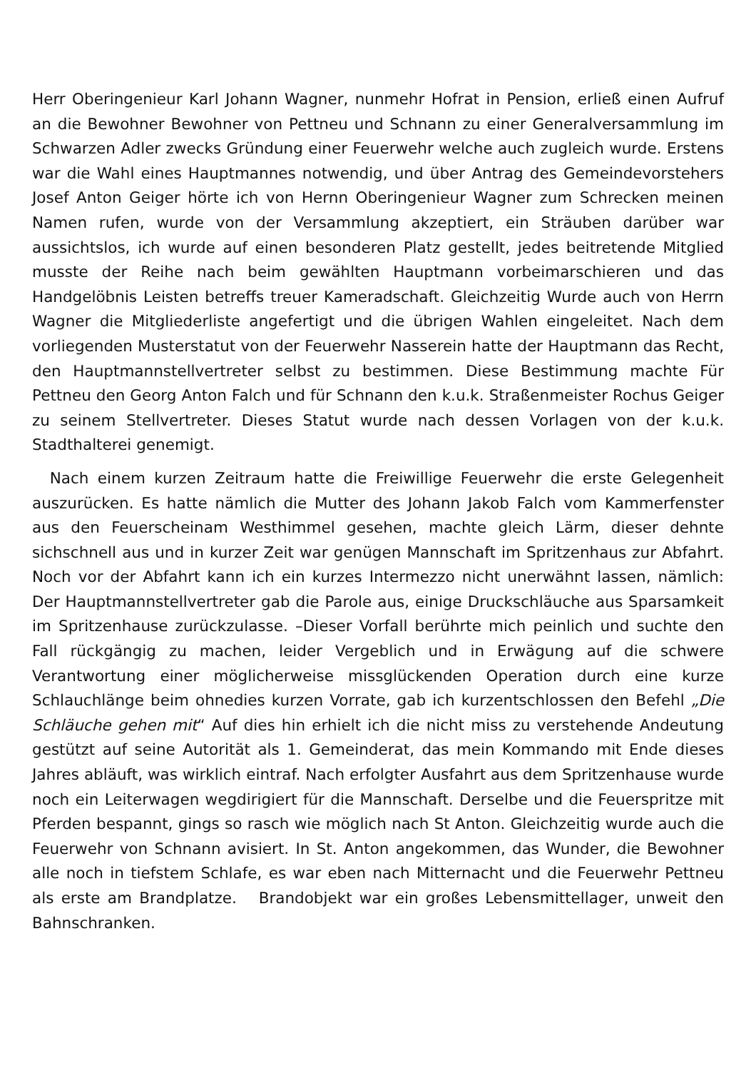Herr Oberingenieur Karl Johann Wagner, nunmehr Hofrat in Pension, erließ einen Aufruf an die Bewohner Bewohner von Pettneu und Schnann zu einer Generalversammlung im Schwarzen Adler zwecks Gründung einer Feuerwehr welche auch zugleich wurde. Erstens war die Wahl eines Hauptmannes notwendig, und über Antrag des Gemeindevorstehers Josef Anton Geiger hörte ich von Hernn Oberingenieur Wagner zum Schrecken meinen Namen rufen, wurde von der Versammlung akzeptiert, ein Sträuben darüber war aussichtslos, ich wurde auf einen besonderen Platz gestellt, jedes beitretende Mitglied musste der Reihe nach beim gewählten Hauptmann vorbeimarschieren und das Handgelöbnis Leisten betreffs treuer Kameradschaft. Gleichzeitig Wurde auch von Herrn Wagner die Mitgliederliste angefertigt und die übrigen Wahlen eingeleitet. Nach dem vorliegenden Musterstatut von der Feuerwehr Nasserein hatte der Hauptmann das Recht, den Hauptmannstellvertreter selbst zu bestimmen. Diese Bestimmung machte Für Pettneu den Georg Anton Falch und für Schnann den k.u.k. Straßenmeister Rochus Geiger zu seinem Stellvertreter. Dieses Statut wurde nach dessen Vorlagen von der k.u.k. Stadthalterei genemigt.
Nach einem kurzen Zeitraum hatte die Freiwillige Feuerwehr die erste Gelegenheit auszurücken. Es hatte nämlich die Mutter des Johann Jakob Falch vom Kammerfenster aus den Feuerscheinam Westhimmel gesehen, machte gleich Lärm, dieser dehnte sichschnell aus und in kurzer Zeit war genügen Mannschaft im Spritzenhaus zur Abfahrt. Noch vor der Abfahrt kann ich ein kurzes Intermezzo nicht unerwähnt lassen, nämlich: Der Hauptmannstellvertreter gab die Parole aus, einige Druckschläuche aus Sparsamkeit im Spritzenhause zurückzulasse. –Dieser Vorfall berührte mich peinlich und suchte den Fall rückgängig zu machen, leider Vergeblich und in Erwägung auf die schwere Verantwortung einer möglicherweise missglückenden Operation durch eine kurze Schlauchlänge beim ohnedies kurzen Vorrate, gab ich kurzentschlossen den Befehl „Die Schläuche gehen mit“ Auf dies hin erhielt ich die nicht miss zu verstehende Andeutung gestützt auf seine Autorität als 1. Gemeinderat, das mein Kommando mit Ende dieses Jahres abläuft, was wirklich eintraf. Nach erfolgter Ausfahrt aus dem Spritzenhause wurde noch ein Leiterwagen wegdirigiert für die Mannschaft. Derselbe und die Feuerspritze mit Pferden bespannt, gings so rasch wie möglich nach St Anton. Gleichzeitig wurde auch die Feuerwehr von Schnann avisiert. In St. Anton angekommen, das Wunder, die Bewohner alle noch in tiefstem Schlafe, es war eben nach Mitternacht und die Feuerwehr Pettneu als erste am Brandplatze. Brandobjekt war ein großes Lebensmittellager, unweit den Bahnschranken.